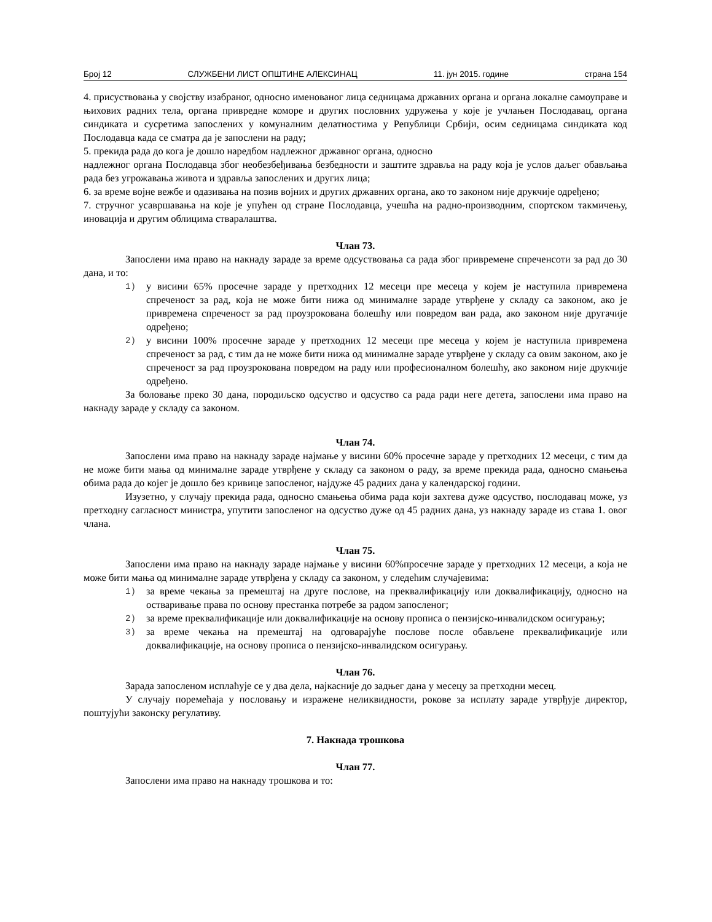Број 12 СЛУЖБЕНИ ЛИСТ ОПШТИНЕ АЛЕКСИНАЦ 11. јун 2015. године страна 154
4. присуствовања у својству изабраног, односно именованог лица седницама државних органа и органа локалне самоуправе и њихових радних тела, органа привредне коморе и других пословних удружења у које је учлањен Послодавац, органа синдиката и сусретима запослених у комуналним делатностима у Републици Србији, осим седницама синдиката код Послодавца када се сматра да је запослени на раду;
5. прекида рада до кога је дошло наредбом надлежног државног органа, односно
надлежног органа Послодавца због необезбеђивања безбедности и заштите здравља на раду која је услов даљег обављања рада без угрожавања живота и здравља запослених и других лица;
6. за време војне вежбе и одазивања на позив војних и других државних органа, ако то законом није друкчије одређено;
7. стручног усавршавања на које је упућен од стране Послодавца, учешћа на радно-производним, спортском такмичењу, иновација и другим облицима стваралаштва.
Члан 73.
Запослени има право на накнаду зараде за време одсуствовања са рада због привремене спреченсоти за рад до 30 дана, и то:
1) у висини 65% просечне зараде у претходних 12 месеци пре месеца у којем је наступила привремена спреченост за рад, која не може бити нижа од минималне зараде утврђене у складу са законом, ако је привремена спреченост за рад проузрокована болешћу или повредом ван рада, ако законом није другачије одређено;
2) у висини 100% просечне зараде у претходних 12 месеци пре месеца у којем је наступила привремена спреченост за рад, с тим да не може бити нижа од минималне зараде утврђене у складу са овим законом, ако је спреченост за рад проузрокована повредом на раду или професионалном болешћу, ако законом није друкчије одређено.
За боловање преко 30 дана, породиљско одсуство и одсуство са рада ради неге детета, запослени има право на накнаду зараде у складу са законом.
Члан 74.
Запослени има право на накнаду зараде најмање у висини 60% просечне зараде у претходних 12 месеци, с тим да не може бити мања од минималне зараде утврђене у складу са законом о раду, за време прекида рада, односно смањења обима рада до којег је дошло без кривице запосленог, најдуже 45 радних дана у календарској години.
Изузетно, у случају прекида рада, односно смањења обима рада који захтева дуже одсуство, послодавац може, уз претходну сагласност министра, упутити запосленог на одсуство дуже од 45 радних дана, уз накнаду зараде из става 1. овог члана.
Члан 75.
Запослени има право на накнаду зараде најмање у висини 60%просечне зараде у претходних 12 месеци, а која не може бити мања од минималне зараде утврђена у складу са законом, у следећим случајевима:
1) за време чекања за премештај на друге послове, на преквалификацију или доквалификацију, односно на остваривање права по основу престанка потребе за радом запосленог;
2) за време преквалификације или доквалификације на основу прописа о пензијско-инвалидском осигурању;
3) за време чекања на премештај на одговарајуће послове после обављене преквалификације или доквалификације, на основу прописа о пензијско-инвалидском осигурању.
Члан 76.
Зарада запосленом исплаћује се у два дела, најкасније до задњег дана у месецу за претходни месец.
У случају поремећаја у пословању и изражене неликвидности, рокове за исплату зараде утврђује директор, поштујући законску регулативу.
7. Накнада трошкова
Члан 77.
Запослени има право на накнаду трошкова и то: